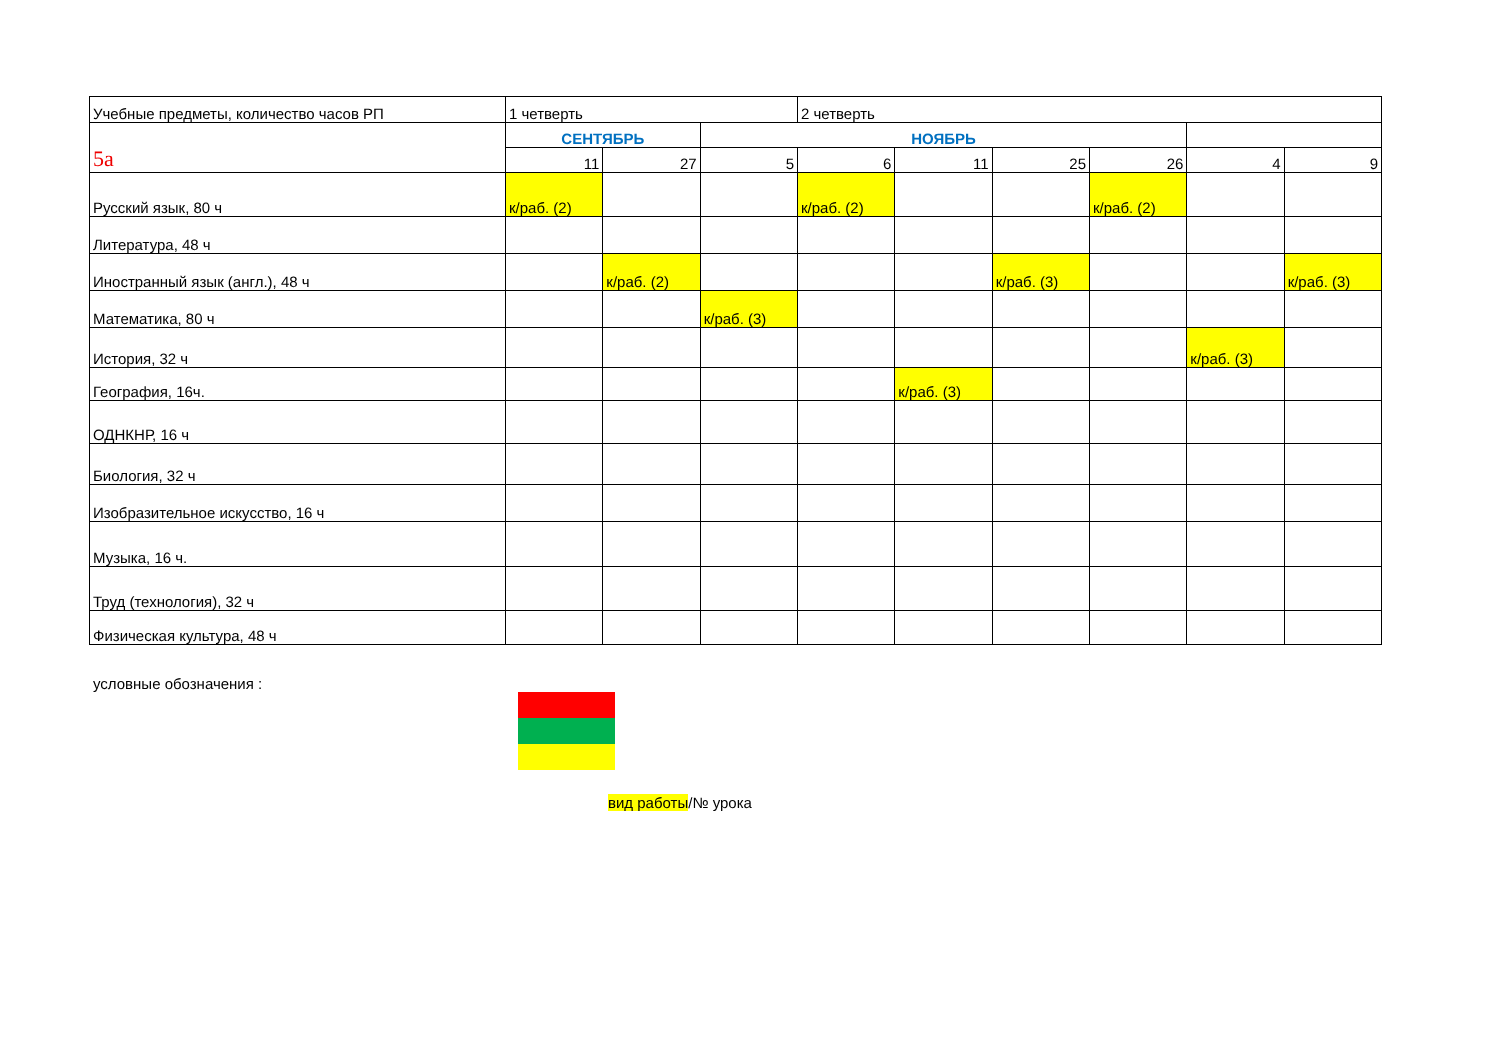| Учебные предметы, количество часов РП | 1 четверть | | | 2 четверть | | | | | |
| --- | --- | --- | --- | --- | --- | --- | --- | --- | --- |
| 5а | СЕНТЯБРЬ | | НОЯБРЬ | | | | | | |
| | 11 | 27 | 5 | 6 | 11 | 25 | 26 | 4 | 9 |
| Русский язык, 80 ч | к/раб. (2) | | | к/раб. (2) | | | к/раб. (2) | | |
| Литература, 48 ч | | | | | | | | | |
| Иностранный язык (англ.), 48 ч | | к/раб. (2) | | | | к/раб. (3) | | | к/раб. (3) |
| Математика, 80 ч | | | к/раб. (3) | | | | | | |
| История, 32 ч | | | | | | | | к/раб. (3) | |
| География, 16ч. | | | | | к/раб. (3) | | | | |
| ОДНКНР, 16 ч | | | | | | | | | |
| Биология, 32 ч | | | | | | | | | |
| Изобразительное искусство, 16 ч | | | | | | | | | |
| Музыка, 16 ч. | | | | | | | | | |
| Труд (технология), 32 ч | | | | | | | | | |
| Физическая культура, 48 ч | | | | | | | | | |
условные обозначения :
вид работы/№ урока